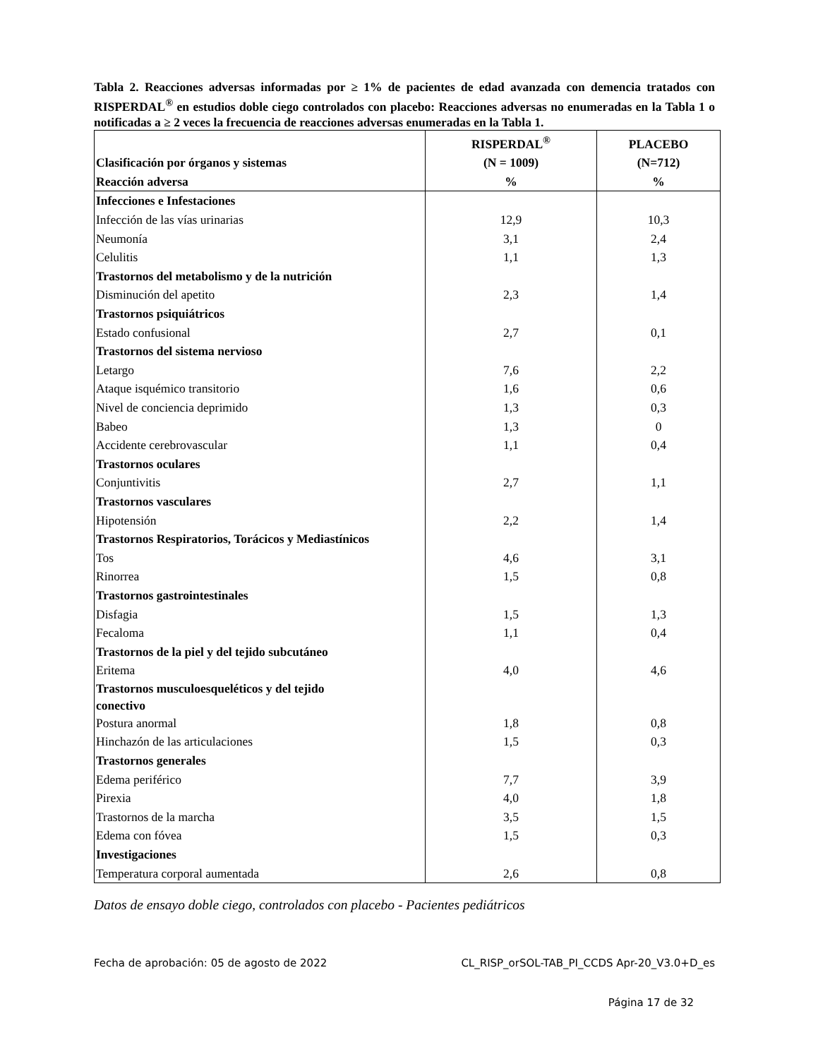Tabla 2. Reacciones adversas informadas por ≥ 1% de pacientes de edad avanzada con demencia tratados con RISPERDAL<sup>®</sup> en estudios doble ciego controlados con placebo: Reacciones adversas no enumeradas en la Tabla 1 o notificadas a ≥ 2 veces la frecuencia de reacciones adversas enumeradas en la Tabla 1.
| Clasificación por órganos y sistemas Reacción adversa | RISPERDAL<sup>®</sup> (N = 1009) % | PLACEBO (N=712) % |
| --- | --- | --- |
| Infecciones e Infestaciones | | |
| Infección de las vías urinarias | 12,9 | 10,3 |
| Neumonía | 3,1 | 2,4 |
| Celulitis | 1,1 | 1,3 |
| Trastornos del metabolismo y de la nutrición | | |
| Disminución del apetito | 2,3 | 1,4 |
| Trastornos psiquiátricos | | |
| Estado confusional | 2,7 | 0,1 |
| Trastornos del sistema nervioso | | |
| Letargo | 7,6 | 2,2 |
| Ataque isquémico transitorio | 1,6 | 0,6 |
| Nivel de conciencia deprimido | 1,3 | 0,3 |
| Babeo | 1,3 | 0 |
| Accidente cerebrovascular | 1,1 | 0,4 |
| Trastornos oculares | | |
| Conjuntivitis | 2,7 | 1,1 |
| Trastornos vasculares | | |
| Hipotensión | 2,2 | 1,4 |
| Trastornos Respiratorios, Torácicos y Mediastínicos | | |
| Tos | 4,6 | 3,1 |
| Rinorrea | 1,5 | 0,8 |
| Trastornos gastrointestinales | | |
| Disfagia | 1,5 | 1,3 |
| Fecaloma | 1,1 | 0,4 |
| Trastornos de la piel y del tejido subcutáneo | | |
| Eritema | 4,0 | 4,6 |
| Trastornos musculoesqueléticos y del tejido conectivo | | |
| Postura anormal | 1,8 | 0,8 |
| Hinchazón de las articulaciones | 1,5 | 0,3 |
| Trastornos generales | | |
| Edema periférico | 7,7 | 3,9 |
| Pirexia | 4,0 | 1,8 |
| Trastornos de la marcha | 3,5 | 1,5 |
| Edema con fóvea | 1,5 | 0,3 |
| Investigaciones | | |
| Temperatura corporal aumentada | 2,6 | 0,8 |
Datos de ensayo doble ciego, controlados con placebo - Pacientes pediátricos
Fecha de aprobación: 05 de agosto de 2022 CL_RISP_orSOL-TAB_PI_CCDS Apr-20_V3.0+D_es
Página 17 de 32